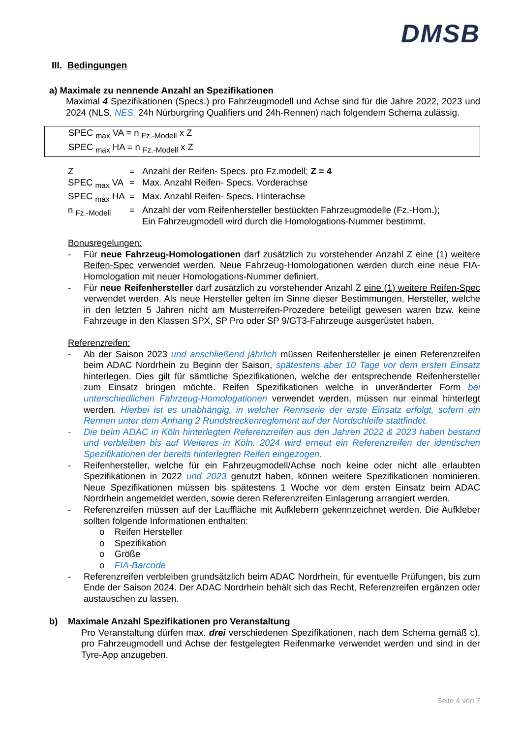DMSB
III. Bedingungen
a) Maximale zu nennende Anzahl an Spezifikationen
Maximal 4 Spezifikationen (Specs.) pro Fahrzeugmodell und Achse sind für die Jahre 2022, 2023 und 2024 (NLS, NES, 24h Nürburgring Qualifiers und 24h-Rennen) nach folgendem Schema zulässig.
SPEC <sub>max</sub> VA = n <sub>Fz.-Modell</sub> x Z
SPEC <sub>max</sub> HA = n <sub>Fz.-Modell</sub> x Z
| Z | = | Anzahl der Reifen- Specs. pro Fz.modell; Z = 4 |
| SPEC <sub>max</sub> VA | = | Max. Anzahl Reifen- Specs. Vorderachse |
| SPEC <sub>max</sub> HA | = | Max. Anzahl Reifen- Specs. Hinterachse |
| n <sub>Fz.-Modell</sub> | = | Anzahl der vom Reifenhersteller bestückten Fahrzeugmodelle (Fz.-Hom.); Ein Fahrzeugmodell wird durch die Homologations-Nummer bestimmt. |
Bonusregelungen:
- Für neue Fahrzeug-Homologationen darf zusätzlich zu vorstehender Anzahl Z eine (1) weitere Reifen-Spec verwendet werden. Neue Fahrzeug-Homologationen werden durch eine neue FIA-Homologation mit neuer Homologations-Nummer definiert.
- Für neue Reifenhersteller darf zusätzlich zu vorstehender Anzahl Z eine (1) weitere Reifen-Spec verwendet werden. Als neue Hersteller gelten im Sinne dieser Bestimmungen, Hersteller, welche in den letzten 5 Jahren nicht am Musterreifen-Prozedere beteiligt gewesen waren bzw. keine Fahrzeuge in den Klassen SPX, SP Pro oder SP 9/GT3-Fahrzeuge ausgerüstet haben.
Referenzreifen:
- Ab der Saison 2023 und anschließend jährlich müssen Reifenhersteller je einen Referenzreifen beim ADAC Nordrhein zu Beginn der Saison, spätestens aber 10 Tage vor dem ersten Einsatz hinterlegen. Dies gilt für sämtliche Spezifikationen, welche der entsprechende Reifenhersteller zum Einsatz bringen möchte. Reifen Spezifikationen welche in unveränderter Form bei unterschiedlichen Fahrzeug-Homologationen verwendet werden, müssen nur einmal hinterlegt werden. Hierbei ist es unabhängig, in welcher Rennserie der erste Einsatz erfolgt, sofern ein Rennen unter dem Anhang 2 Rundstreckenreglement auf der Nordschleife stattfindet.
- Die beim ADAC in Köln hinterlegten Referenzreifen aus den Jahren 2022 & 2023 haben bestand und verbleiben bis auf Weiteres in Köln. 2024 wird erneut ein Referenzreifen der identischen Spezifikationen der bereits hinterlegten Reifen eingezogen.
- Reifenhersteller, welche für ein Fahrzeugmodell/Achse noch keine oder nicht alle erlaubten Spezifikationen in 2022 und 2023 genutzt haben, können weitere Spezifikationen nominieren. Neue Spezifikationen müssen bis spätestens 1 Woche vor dem ersten Einsatz beim ADAC Nordrhein angemeldet werden, sowie deren Referenzreifen Einlagerung arrangiert werden.
- Referenzreifen müssen auf der Lauffläche mit Aufklebern gekennzeichnet werden. Die Aufkleber sollten folgende Informationen enthalten:
o Reifen Hersteller
o Spezifikation
o Größe
o FIA-Barcode
- Referenzreifen verbleiben grundsätzlich beim ADAC Nordrhein, für eventuelle Prüfungen, bis zum Ende der Saison 2024. Der ADAC Nordrhein behält sich das Recht, Referenzreifen ergänzen oder austauschen zu lassen.
b) Maximale Anzahl Spezifikationen pro Veranstaltung
Pro Veranstaltung dürfen max. drei verschiedenen Spezifikationen, nach dem Schema gemäß c), pro Fahrzeugmodell und Achse der festgelegten Reifenmarke verwendet werden und sind in der Tyre-App anzugeben.
Seite 4 von 7